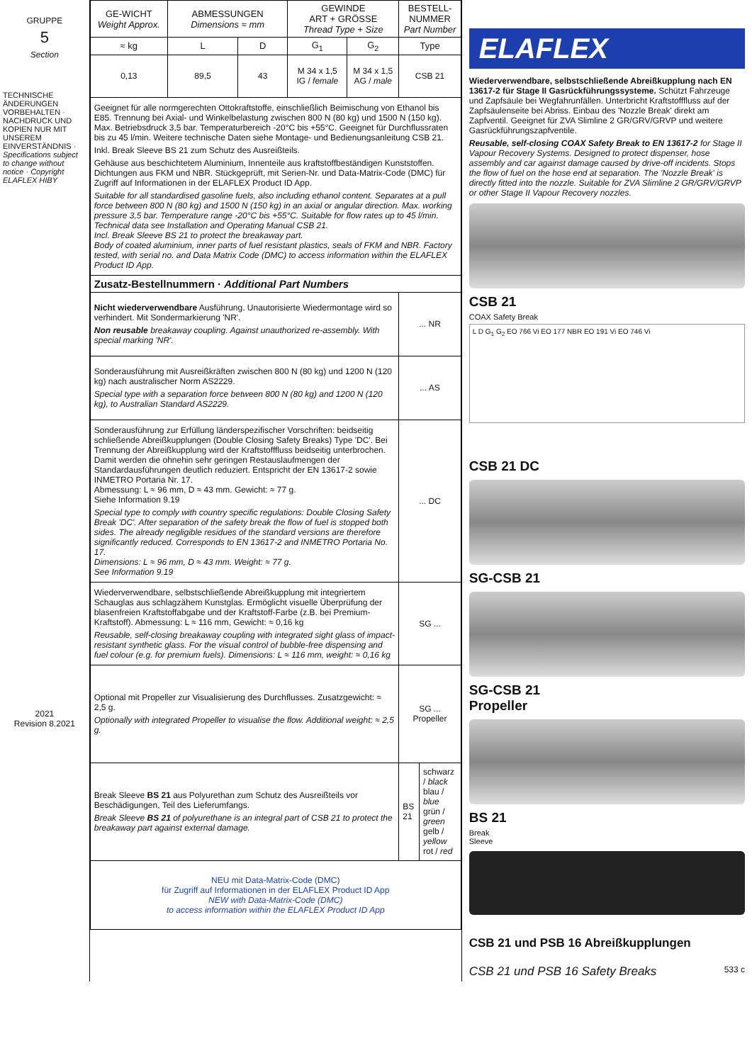GRUPPE
5
Section
TECHNISCHE ÄNDERUNGEN VORBEHALTEN · NACHDRUCK UND KOPIEN NUR MIT UNSEREM EINVERSTÄNDNIS · Specifications subject to change without notice · Copyright ELAFLEX HIBY
2021
Revision 8.2021
| GE-WICHT Weight Approx. | ABMESSUNGEN Dimensions ≈ mm | | GEWINDE ART + GRÖSSE Thread Type + Size | | BESTELL-NUMMER Part Number | |
| --- | --- | --- | --- | --- | --- | --- |
| ≈ kg | L | D | G<sub>1</sub> | G<sub>2</sub> | Type | |
| 0,13 | 89,5 | 43 | M 34 x 1,5 IG / female | M 34 x 1,5 AG / male | CSB 21 | |
| Geeignet für alle normgerechten Ottokraftstoffe, einschließlich Beimischung von Ethanol bis E85. Trennung bei Axial- und Winkelbelastung zwischen 800 N (80 kg) und 1500 N (150 kg). Max. Betriebsdruck 3,5 bar. Temperaturbereich -20°C bis +55°C. Geeignet für Durchflussraten bis zu 45 l/min. Weitere technische Daten siehe Montage- und Bedienungsanleitung CSB 21. Inkl. Break Sleeve BS 21 zum Schutz des Ausreißteils. Gehäuse aus beschichtetem Aluminium, Innenteile aus kraftstoffbeständigen Kunststoffen. Dichtungen aus FKM und NBR. Stückgeprüft, mit Serien-Nr. und Data-Matrix-Code (DMC) für Zugriff auf Informationen in der ELAFLEX Product ID App. Suitable for all standardised gasoline fuels, also including ethanol content. Separates at a pull force between 800 N (80 kg) and 1500 N (150 kg) in an axial or angular direction. Max. working pressure 3,5 bar. Temperature range -20°C bis +55°C. Suitable for flow rates up to 45 l/min. Technical data see Installation and Operating Manual CSB 21. Incl. Break Sleeve BS 21 to protect the breakaway part. Body of coated aluminium, inner parts of fuel resistant plastics, seals of FKM and NBR. Factory tested, with serial no. and Data Matrix Code (DMC) to access information within the ELAFLEX Product ID App. | | | | | | |
| Zusatz-Bestellnummern · Additional Part Numbers | | | | | | |
| Nicht wiederverwendbare Ausführung. Unautorisierte Wiedermontage wird so verhindert. Mit Sondermarkierung 'NR'. Non reusable breakaway coupling. Against unauthorized re-assembly. With special marking 'NR'. | | | | | ... NR | |
| Sonderausführung mit Ausreißkräften zwischen 800 N (80 kg) und 1200 N (120 kg) nach australischer Norm AS2229. Special type with a separation force between 800 N (80 kg) and 1200 N (120 kg), to Australian Standard AS2229. | | | | | ... AS | |
| Sonderausführung zur Erfüllung länderspezifischer Vorschriften: beidseitig schließende Abreißkupplungen (Double Closing Safety Breaks) Type 'DC'. Bei Trennung der Abreißkupplung wird der Kraftstofffluss beidseitig unterbrochen. Damit werden die ohnehin sehr geringen Restauslaufmengen der Standardausführungen deutlich reduziert. Entspricht der EN 13617-2 sowie INMETRO Portaria Nr. 17. Abmessung: L ≈ 96 mm, D ≈ 43 mm. Gewicht: ≈ 77 g. Siehe Information 9.19 Special type to comply with country specific regulations: Double Closing Safety Break 'DC'. After separation of the safety break the flow of fuel is stopped both sides. The already negligible residues of the standard versions are therefore significantly reduced. Corresponds to EN 13617-2 and INMETRO Portaria No. 17. Dimensions: L ≈ 96 mm, D ≈ 43 mm. Weight: ≈ 77 g. See Information 9.19 | | | | | ... DC | |
| Wiederverwendbare, selbstschließende Abreißkupplung mit integriertem Schauglas aus schlagzähem Kunstglas. Ermöglicht visuelle Überprüfung der blasenfreien Kraftstoffabgabe und der Kraftstoff-Farbe (z.B. bei Premium-Kraftstoff). Abmessung: L ≈ 116 mm, Gewicht: ≈ 0,16 kg Reusable, self-closing breakaway coupling with integrated sight glass of impact-resistant synthetic glass. For the visual control of bubble-free dispensing and fuel colour (e.g. for premium fuels). Dimensions: L ≈ 116 mm, weight: ≈ 0,16 kg | | | | | SG ... | |
| Optional mit Propeller zur Visualisierung des Durchflusses. Zusatzgewicht: ≈ 2,5 g. Optionally with integrated Propeller to visualise the flow. Additional weight: ≈ 2,5 g. | | | | | SG ... Propeller | |
| Break Sleeve BS 21 aus Polyurethan zum Schutz des Ausreißteils vor Beschädigungen, Teil des Lieferumfangs. Break Sleeve BS 21 of polyurethane is an integral part of CSB 21 to protect the breakaway part against external damage. | | | | | BS 21 | schwarz / black blau / blue grün / green gelb / yellow rot / red |
| NEU mit Data-Matrix-Code (DMC) für Zugriff auf Informationen in der ELAFLEX Product ID App NEW with Data-Matrix-Code (DMC) to access information within the ELAFLEX Product ID App | | | | | | |
ELAFLEX
Wiederverwendbare, selbstschließende Abreißkupplung nach EN 13617-2 für Stage II Gasrückführungssysteme. Schützt Fahrzeuge und Zapfsäule bei Wegfahrunfällen. Unterbricht Kraftstofffluss auf der Zapfsäulenseite bei Abriss. Einbau des 'Nozzle Break' direkt am Zapfventil. Geeignet für ZVA Slimline 2 GR/GRV/GRVP und weitere Gasrückführungszapfventile.
Reusable, self-closing COAX Safety Break to EN 13617-2 for Stage II Vapour Recovery Systems. Designed to protect dispenser, hose assembly and car against damage caused by drive-off incidents. Stops the flow of fuel on the hose end at separation. The 'Nozzle Break' is directly fitted into the nozzle. Suitable for ZVA Slimline 2 GR/GRV/GRVP or other Stage II Vapour Recovery nozzles.
CSB 21
COAX Safety Break
L D G<sub>1</sub> G<sub>2</sub> EO 766 Vi EO 177 NBR EO 191 Vi EO 746 Vi
CSB 21 DC
SG-CSB 21
SG-CSB 21
Propeller
BS 21
Break
Sleeve
CSB 21 und PSB 16 Abreißkupplungen
CSB 21 und PSB 16 Safety Breaks 533 c